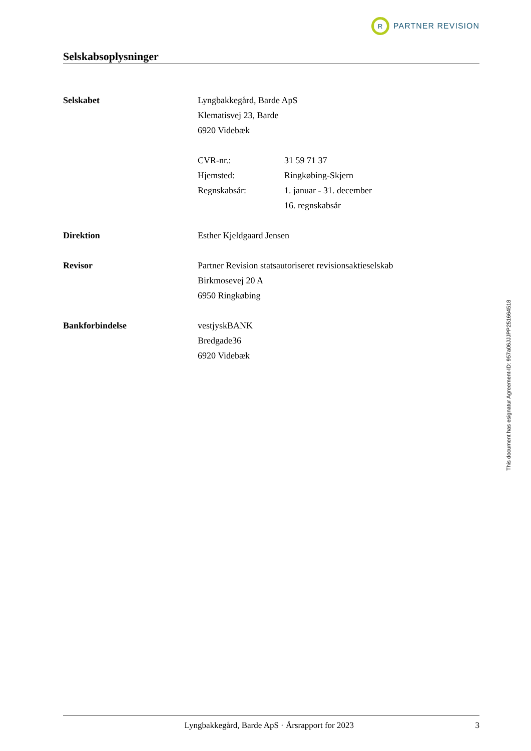R
PARTNER REVISION
Selskabsoplysninger
Selskabet Lyngbakkegård, Barde ApS
Klematisvej 23, Barde
6920 Videbæk
CVR-nr.: 31 59 71 37
Hjemsted: Ringkøbing-Skjern
Regnskabsår: 1. januar - 31. december
16. regnskabsår
Direktion Esther Kjeldgaard Jensen
Revisor Partner Revision statsautoriseret revisionsaktieselskab
Birkmosevej 20 A
6950 Ringkøbing
Bankforbindelse vestjyskBANK
Bredgade36
6920 Videbæk
This document has esignatur Agreement-ID: 957a06JJJPP251664518
Lyngbakkegård, Barde ApS · Årsrapport for 2023 3